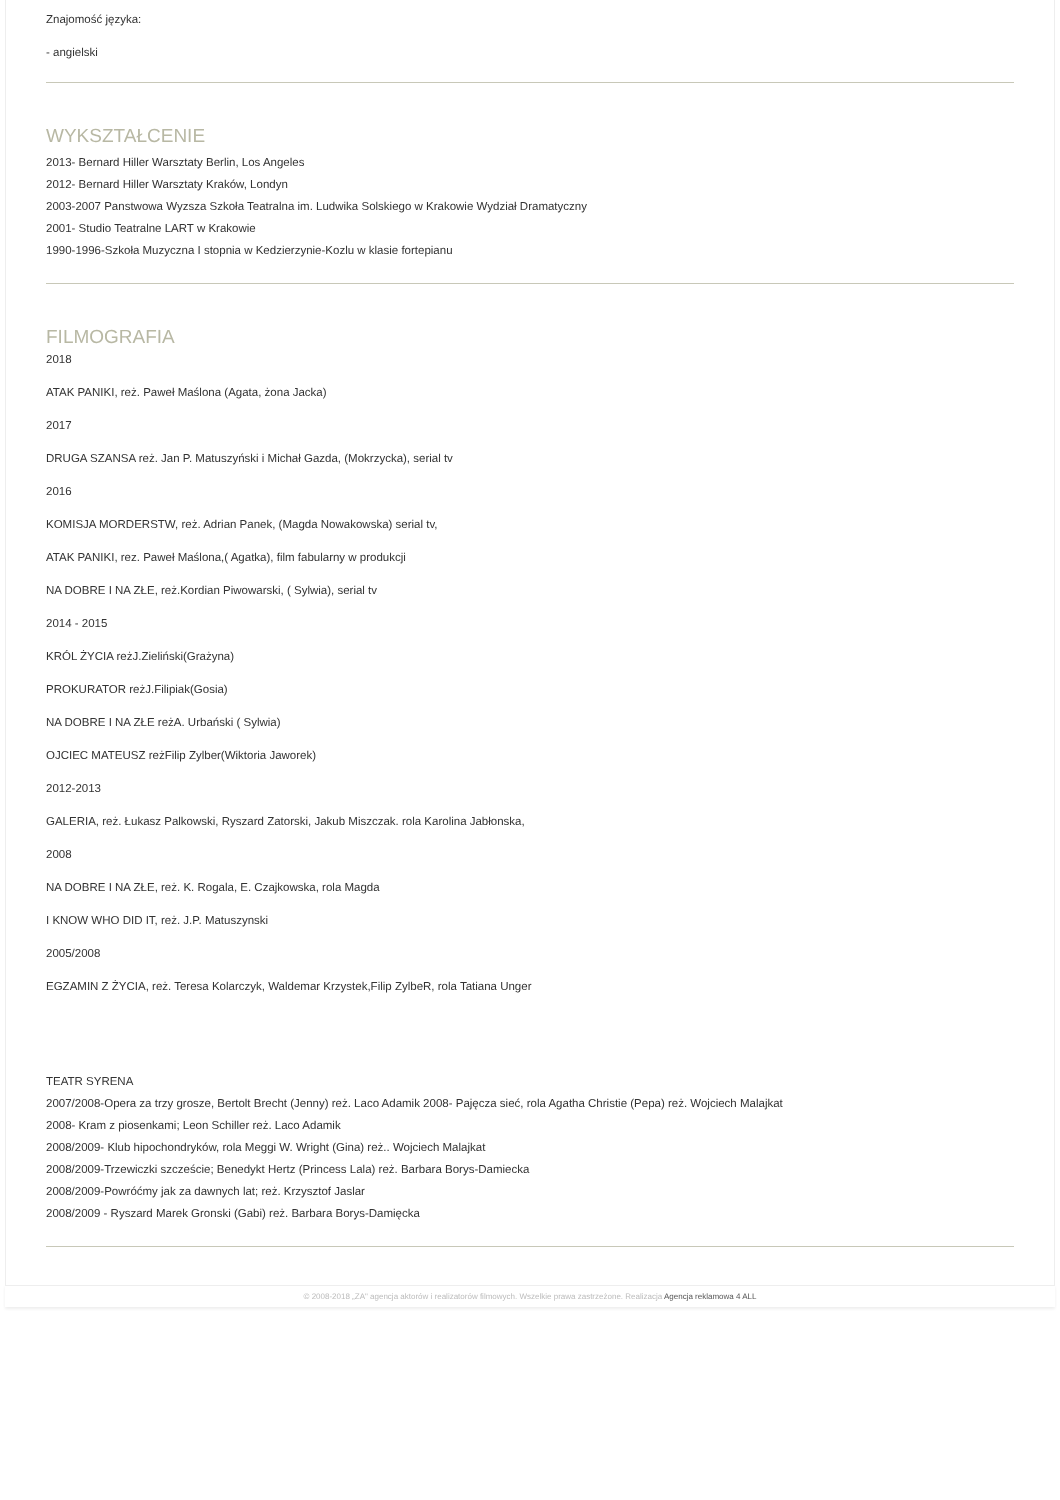Znajomość języka:
- angielski
WYKSZTAŁCENIE
2013- Bernard Hiller Warsztaty Berlin, Los Angeles
2012- Bernard Hiller Warsztaty Kraków, Londyn
2003-2007 Panstwowa Wyzsza Szkoła Teatralna im. Ludwika Solskiego w Krakowie Wydział Dramatyczny
2001- Studio Teatralne LART w Krakowie
1990-1996-Szkoła Muzyczna I stopnia w Kedzierzynie-Kozlu w klasie fortepianu
FILMOGRAFIA
2018
ATAK PANIKI, reż. Paweł Maślona (Agata, żona Jacka)
2017
DRUGA SZANSA reż. Jan P. Matuszyński i Michał Gazda, (Mokrzycka), serial tv
2016
KOMISJA MORDERSTW, reż. Adrian Panek, (Magda Nowakowska) serial tv,
ATAK PANIKI, rez. Paweł Maślona,( Agatka), film fabularny w produkcji
NA DOBRE I NA ZŁE, reż.Kordian Piwowarski, ( Sylwia), serial tv
2014 - 2015
KRÓL ŻYCIA reżJ.Zieliński(Grażyna)
PROKURATOR reżJ.Filipiak(Gosia)
NA DOBRE I NA ZŁE reżA. Urbański ( Sylwia)
OJCIEC MATEUSZ reżFilip Zylber(Wiktoria Jaworek)
2012-2013
GALERIA, reż. Łukasz Palkowski, Ryszard Zatorski, Jakub Miszczak. rola Karolina Jabłonska,
2008
NA DOBRE I NA ZŁE, reż. K. Rogala, E. Czajkowska, rola Magda
I KNOW WHO DID IT, reż. J.P. Matuszynski
2005/2008
EGZAMIN Z ŻYCIA, reż. Teresa Kolarczyk, Waldemar Krzystek,Filip ZylbeR, rola Tatiana Unger
TEATR SYRENA
2007/2008-Opera za trzy grosze, Bertolt Brecht (Jenny) reż. Laco Adamik 2008- Pajęcza sieć, rola Agatha Christie (Pepa) reż. Wojciech Malajkat
2008- Kram z piosenkami; Leon Schiller reż. Laco Adamik
2008/2009- Klub hipochondryków, rola Meggi W. Wright (Gina) reż.. Wojciech Malajkat
2008/2009-Trzewiczki szczeście; Benedykt Hertz (Princess Lala) reż. Barbara Borys-Damiecka
2008/2009-Powróćmy jak za dawnych lat; reż. Krzysztof Jaslar
2008/2009 - Ryszard Marek Gronski (Gabi) reż. Barbara Borys-Damięcka
© 2008-2018 „ZA" agencja aktorów i realizatorów filmowych. Wszelkie prawa zastrzeżone. Realizacja Agencja reklamowa 4 ALL